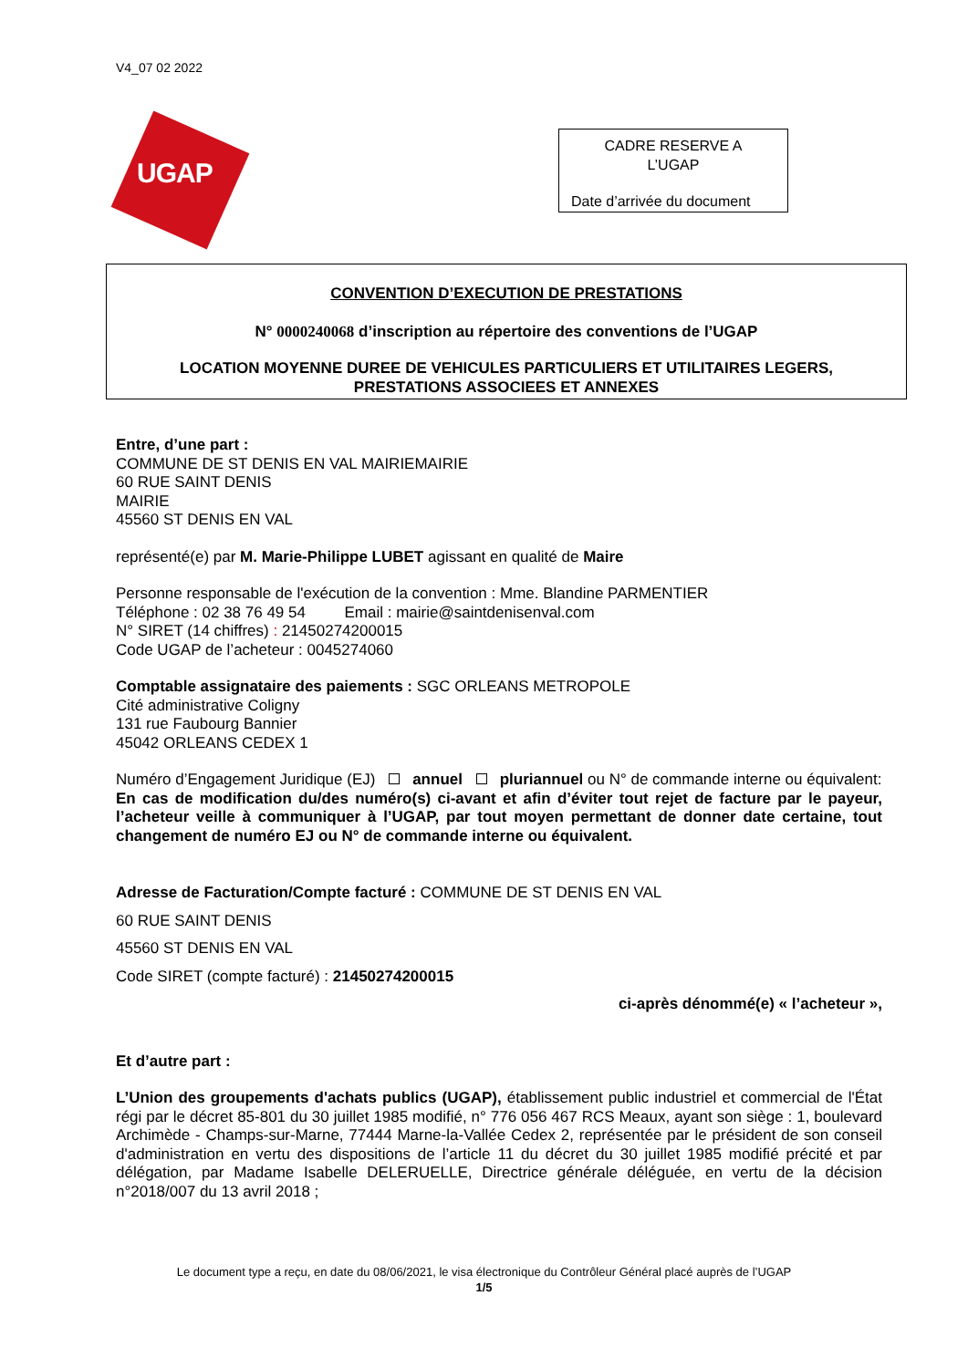V4_07 02 2022
UGAP
CADRE RESERVE A
L’UGAP
Date d’arrivée du document
CONVENTION D’EXECUTION DE PRESTATIONS
N° 0000240068 d’inscription au répertoire des conventions de l’UGAP
LOCATION MOYENNE DUREE DE VEHICULES PARTICULIERS ET UTILITAIRES LEGERS,
PRESTATIONS ASSOCIEES ET ANNEXES
Entre, d’une part :
COMMUNE DE ST DENIS EN VAL MAIRIEMAIRIE
60 RUE SAINT DENIS
MAIRIE
45560 ST DENIS EN VAL
représenté(e) par M. Marie-Philippe LUBET agissant en qualité de Maire
Personne responsable de l'exécution de la convention : Mme. Blandine PARMENTIER
Téléphone : 02 38 76 49 54 Email : mairie@saintdenisenval.com
N° SIRET (14 chiffres) : 21450274200015
Code UGAP de l’acheteur : 0045274060
Comptable assignataire des paiements : SGC ORLEANS METROPOLE
Cité administrative Coligny
131 rue Faubourg Bannier
45042 ORLEANS CEDEX 1
Numéro d’Engagement Juridique (EJ) annuel pluriannuel ou N° de commande interne ou équivalent:
En cas de modification du/des numéro(s) ci-avant et afin d’éviter tout rejet de facture par le payeur, l’acheteur veille à communiquer à l’UGAP, par tout moyen permettant de donner date certaine, tout changement de numéro EJ ou N° de commande interne ou équivalent.
Adresse de Facturation/Compte facturé : COMMUNE DE ST DENIS EN VAL
60 RUE SAINT DENIS
45560 ST DENIS EN VAL
Code SIRET (compte facturé) : 21450274200015
ci-après dénommé(e) « l’acheteur »,
Et d’autre part :
L’Union des groupements d'achats publics (UGAP), établissement public industriel et commercial de l'État régi par le décret 85-801 du 30 juillet 1985 modifié, n° 776 056 467 RCS Meaux, ayant son siège : 1, boulevard Archimède - Champs-sur-Marne, 77444 Marne-la-Vallée Cedex 2, représentée par le président de son conseil d'administration en vertu des dispositions de l’article 11 du décret du 30 juillet 1985 modifié précité et par délégation, par Madame Isabelle DELERUELLE, Directrice générale déléguée, en vertu de la décision n°2018/007 du 13 avril 2018 ;
Le document type a reçu, en date du 08/06/2021, le visa électronique du Contrôleur Général placé auprès de l’UGAP
1/5